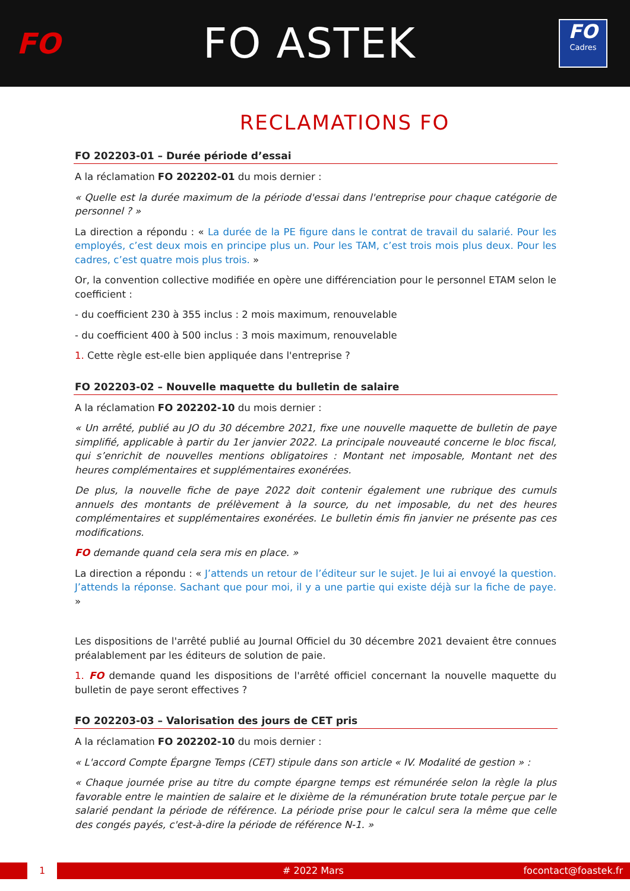FO
FO ASTEK
FO
Cadres
RECLAMATIONS FO
FO 202203-01 – Durée période d’essai
A la réclamation FO 202202-01 du mois dernier :
« Quelle est la durée maximum de la période d'essai dans l'entreprise pour chaque catégorie de personnel ? »
La direction a répondu : « La durée de la PE figure dans le contrat de travail du salarié. Pour les employés, c’est deux mois en principe plus un. Pour les TAM, c’est trois mois plus deux. Pour les cadres, c’est quatre mois plus trois. »
Or, la convention collective modifiée en opère une différenciation pour le personnel ETAM selon le coefficient :
- du coefficient 230 à 355 inclus : 2 mois maximum, renouvelable
- du coefficient 400 à 500 inclus : 3 mois maximum, renouvelable
1. Cette règle est-elle bien appliquée dans l'entreprise ?
FO 202203-02 – Nouvelle maquette du bulletin de salaire
A la réclamation FO 202202-10 du mois dernier :
« Un arrêté, publié au JO du 30 décembre 2021, fixe une nouvelle maquette de bulletin de paye simplifié, applicable à partir du 1er janvier 2022. La principale nouveauté concerne le bloc fiscal, qui s’enrichit de nouvelles mentions obligatoires : Montant net imposable, Montant net des heures complémentaires et supplémentaires exonérées.
De plus, la nouvelle fiche de paye 2022 doit contenir également une rubrique des cumuls annuels des montants de prélèvement à la source, du net imposable, du net des heures complémentaires et supplémentaires exonérées. Le bulletin émis fin janvier ne présente pas ces modifications.
FO demande quand cela sera mis en place. »
La direction a répondu : « J’attends un retour de l’éditeur sur le sujet. Je lui ai envoyé la question. J’attends la réponse. Sachant que pour moi, il y a une partie qui existe déjà sur la fiche de paye. »
Les dispositions de l'arrêté publié au Journal Officiel du 30 décembre 2021 devaient être connues préalablement par les éditeurs de solution de paie.
1. FO demande quand les dispositions de l'arrêté officiel concernant la nouvelle maquette du bulletin de paye seront effectives ?
FO 202203-03 – Valorisation des jours de CET pris
A la réclamation FO 202202-10 du mois dernier :
« L'accord Compte Épargne Temps (CET) stipule dans son article « IV. Modalité de gestion » :
« Chaque journée prise au titre du compte épargne temps est rémunérée selon la règle la plus favorable entre le maintien de salaire et le dixième de la rémunération brute totale perçue par le salarié pendant la période de référence. La période prise pour le calcul sera la même que celle des congés payés, c'est-à-dire la période de référence N-1. »
1 # 2022 Mars focontact@foastek.fr